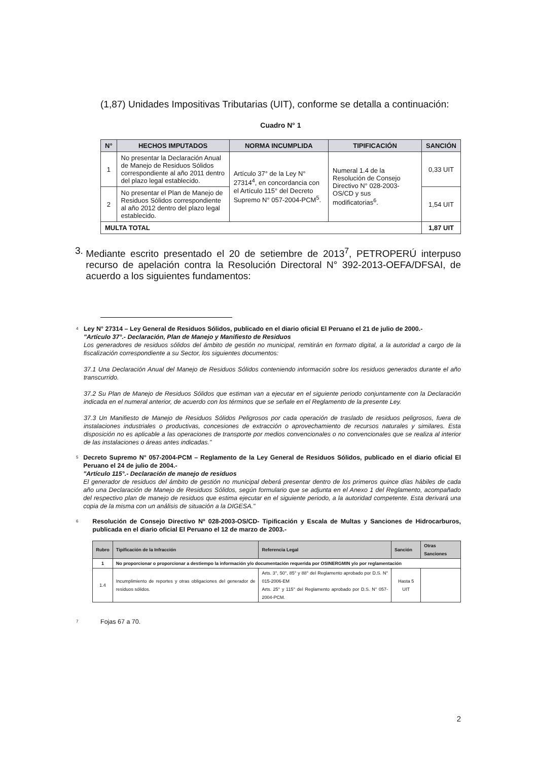(1,87) Unidades Impositivas Tributarias (UIT), conforme se detalla a continuación:
Cuadro N° 1
| N° | HECHOS IMPUTADOS | NORMA INCUMPLIDA | TIPIFICACIÓN | SANCIÓN |
| --- | --- | --- | --- | --- |
| 1 | No presentar la Declaración Anual de Manejo de Residuos Sólidos correspondiente al año 2011 dentro del plazo legal establecido. | Artículo 37° de la Ley N° 27314<sup>4</sup>, en concordancia con el Artículo 115° del Decreto Supremo N° 057-2004-PCM<sup>5</sup>. | Numeral 1.4 de la Resolución de Consejo Directivo N° 028-2003-OS/CD y sus modificatorias<sup>6</sup>. | 0,33 UIT |
| 2 | No presentar el Plan de Manejo de Residuos Sólidos correspondiente al año 2012 dentro del plazo legal establecido. | | | 1,54 UIT |
| MULTA TOTAL | | | | 1,87 UIT |
3. Mediante escrito presentado el 20 de setiembre de 2013<sup>7</sup>, PETROPERÚ interpuso recurso de apelación contra la Resolución Directoral N° 392-2013-OEFA/DFSAI, de acuerdo a los siguientes fundamentos:
4
Ley N° 27314 – Ley General de Residuos Sólidos, publicado en el diario oficial El Peruano el 21 de julio de 2000.-
"Artículo 37°.- Declaración, Plan de Manejo y Manifiesto de Residuos
Los generadores de residuos sólidos del ámbito de gestión no municipal, remitirán en formato digital, a la autoridad a cargo de la fiscalización correspondiente a su Sector, los siguientes documentos:
37.1 Una Declaración Anual del Manejo de Residuos Sólidos conteniendo información sobre los residuos generados durante el año transcurrido.
37.2 Su Plan de Manejo de Residuos Sólidos que estiman van a ejecutar en el siguiente periodo conjuntamente con la Declaración indicada en el numeral anterior, de acuerdo con los términos que se señale en el Reglamento de la presente Ley.
37.3 Un Manifiesto de Manejo de Residuos Sólidos Peligrosos por cada operación de traslado de residuos peligrosos, fuera de instalaciones industriales o productivas, concesiones de extracción o aprovechamiento de recursos naturales y similares. Esta disposición no es aplicable a las operaciones de transporte por medios convencionales o no convencionales que se realiza al interior de las instalaciones o áreas antes indicadas."
5
Decreto Supremo N° 057-2004-PCM – Reglamento de la Ley General de Residuos Sólidos, publicado en el diario oficial El Peruano el 24 de julio de 2004.-
"Artículo 115°.- Declaración de manejo de residuos
El generador de residuos del ámbito de gestión no municipal deberá presentar dentro de los primeros quince días hábiles de cada año una Declaración de Manejo de Residuos Sólidos, según formulario que se adjunta en el Anexo 1 del Reglamento, acompañado del respectivo plan de manejo de residuos que estima ejecutar en el siguiente periodo, a la autoridad competente. Esta derivará una copia de la misma con un análisis de situación a la DIGESA."
6
Resolución de Consejo Directivo Nº 028-2003-OS/CD- Tipificación y Escala de Multas y Sanciones de Hidrocarburos, publicada en el diario oficial El Peruano el 12 de marzo de 2003.-
| Rubro | Tipificación de la Infracción | Referencia Legal | Sanción | Otras Sanciones |
| --- | --- | --- | --- | --- |
| 1 | No proporcionar o proporcionar a destiempo la información y/o documentación requerida por OSINERGMIN y/o por reglamentación | | | |
| 1.4 | Incumplimiento de reportes y otras obligaciones del generador de residuos sólidos. | Arts. 3°, 50°, 85° y 88° del Reglamento aprobado por D.S. N° 015-2006-EM Arts. 25° y 115° del Reglamento aprobado por D.S. N° 057-2004-PCM. | Hasta 5 UIT | |
7
Fojas 67 a 70.
2